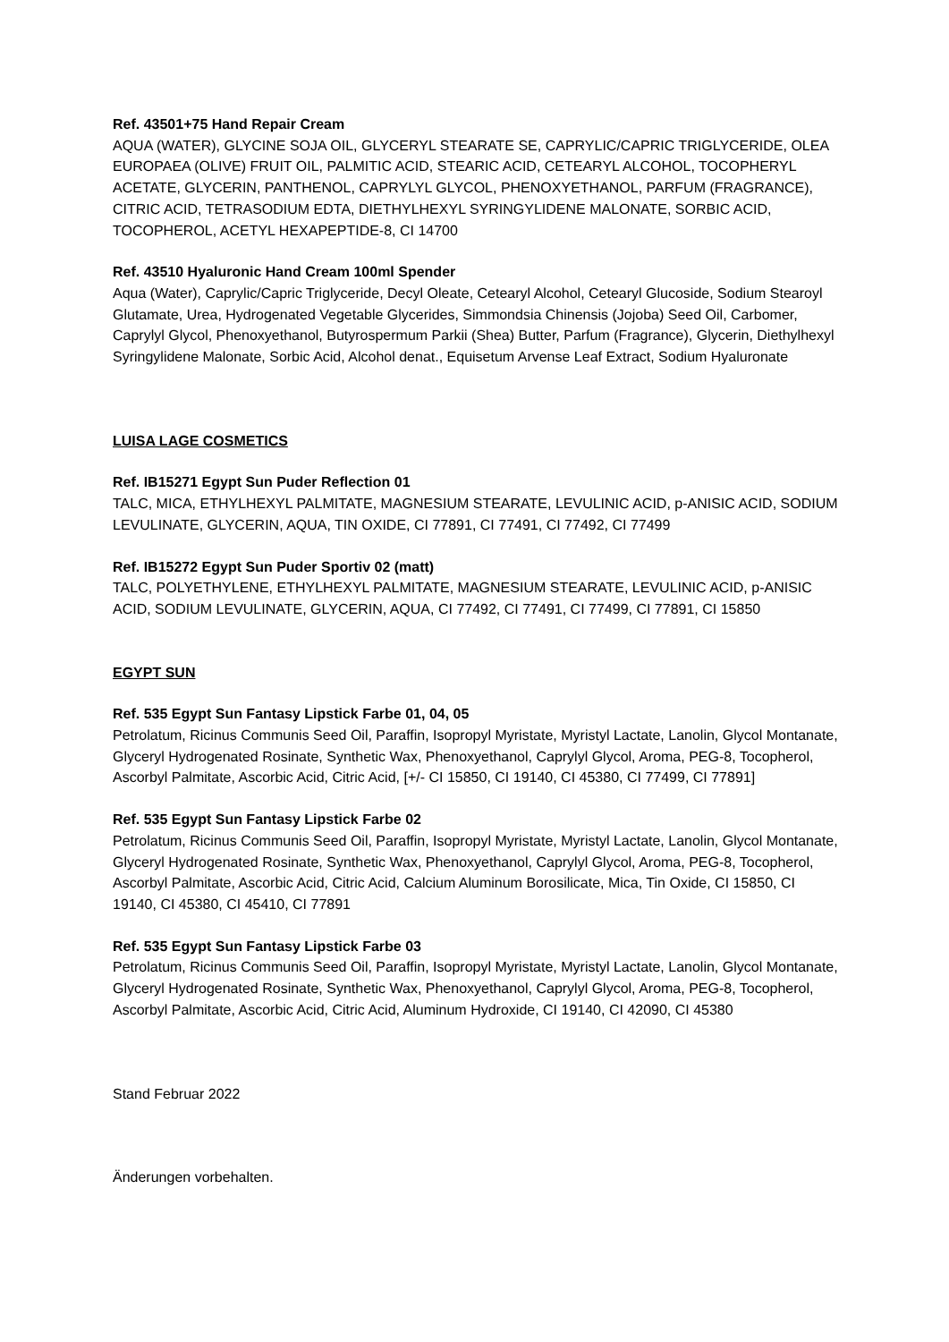Ref. 43501+75 Hand Repair Cream
AQUA (WATER), GLYCINE SOJA OIL, GLYCERYL STEARATE SE, CAPRYLIC/CAPRIC TRIGLYCERIDE, OLEA EUROPAEA (OLIVE) FRUIT OIL, PALMITIC ACID, STEARIC ACID, CETEARYL ALCOHOL, TOCOPHERYL ACETATE, GLYCERIN, PANTHENOL, CAPRYLYL GLYCOL, PHENOXYETHANOL, PARFUM (FRAGRANCE), CITRIC ACID, TETRASODIUM EDTA, DIETHYLHEXYL SYRINGYLIDENE MALONATE, SORBIC ACID, TOCOPHEROL, ACETYL HEXAPEPTIDE-8, CI 14700
Ref. 43510 Hyaluronic Hand Cream 100ml Spender
Aqua (Water), Caprylic/Capric Triglyceride, Decyl Oleate, Cetearyl Alcohol, Cetearyl Glucoside, Sodium Stearoyl Glutamate, Urea, Hydrogenated Vegetable Glycerides, Simmondsia Chinensis (Jojoba) Seed Oil, Carbomer, Caprylyl Glycol, Phenoxyethanol, Butyrospermum Parkii (Shea) Butter, Parfum (Fragrance), Glycerin, Diethylhexyl Syringylidene Malonate, Sorbic Acid, Alcohol denat., Equisetum Arvense Leaf Extract, Sodium Hyaluronate
LUISA LAGE COSMETICS
Ref. IB15271 Egypt Sun Puder Reflection 01
TALC, MICA, ETHYLHEXYL PALMITATE, MAGNESIUM STEARATE, LEVULINIC ACID, p-ANISIC ACID, SODIUM LEVULINATE, GLYCERIN, AQUA, TIN OXIDE, CI 77891, CI 77491, CI 77492, CI 77499
Ref. IB15272 Egypt Sun Puder Sportiv 02 (matt)
TALC, POLYETHYLENE, ETHYLHEXYL PALMITATE, MAGNESIUM STEARATE, LEVULINIC ACID, p-ANISIC ACID, SODIUM LEVULINATE, GLYCERIN, AQUA, CI 77492, CI 77491, CI 77499, CI 77891, CI 15850
EGYPT SUN
Ref. 535 Egypt Sun Fantasy Lipstick Farbe 01, 04, 05
Petrolatum, Ricinus Communis Seed Oil, Paraffin, Isopropyl Myristate, Myristyl Lactate, Lanolin, Glycol Montanate, Glyceryl Hydrogenated Rosinate, Synthetic Wax, Phenoxyethanol, Caprylyl Glycol, Aroma, PEG-8, Tocopherol, Ascorbyl Palmitate, Ascorbic Acid, Citric Acid, [+/- CI 15850, CI 19140, CI 45380, CI 77499, CI 77891]
Ref. 535 Egypt Sun Fantasy Lipstick Farbe 02
Petrolatum, Ricinus Communis Seed Oil, Paraffin, Isopropyl Myristate, Myristyl Lactate, Lanolin, Glycol Montanate, Glyceryl Hydrogenated Rosinate, Synthetic Wax, Phenoxyethanol, Caprylyl Glycol, Aroma, PEG-8, Tocopherol, Ascorbyl Palmitate, Ascorbic Acid, Citric Acid, Calcium Aluminum Borosilicate, Mica, Tin Oxide, CI 15850, CI 19140, CI 45380, CI 45410, CI 77891
Ref. 535 Egypt Sun Fantasy Lipstick Farbe 03
Petrolatum, Ricinus Communis Seed Oil, Paraffin, Isopropyl Myristate, Myristyl Lactate, Lanolin, Glycol Montanate, Glyceryl Hydrogenated Rosinate, Synthetic Wax, Phenoxyethanol, Caprylyl Glycol, Aroma, PEG-8, Tocopherol, Ascorbyl Palmitate, Ascorbic Acid, Citric Acid, Aluminum Hydroxide, CI 19140, CI 42090, CI 45380
Stand Februar 2022
Änderungen vorbehalten.